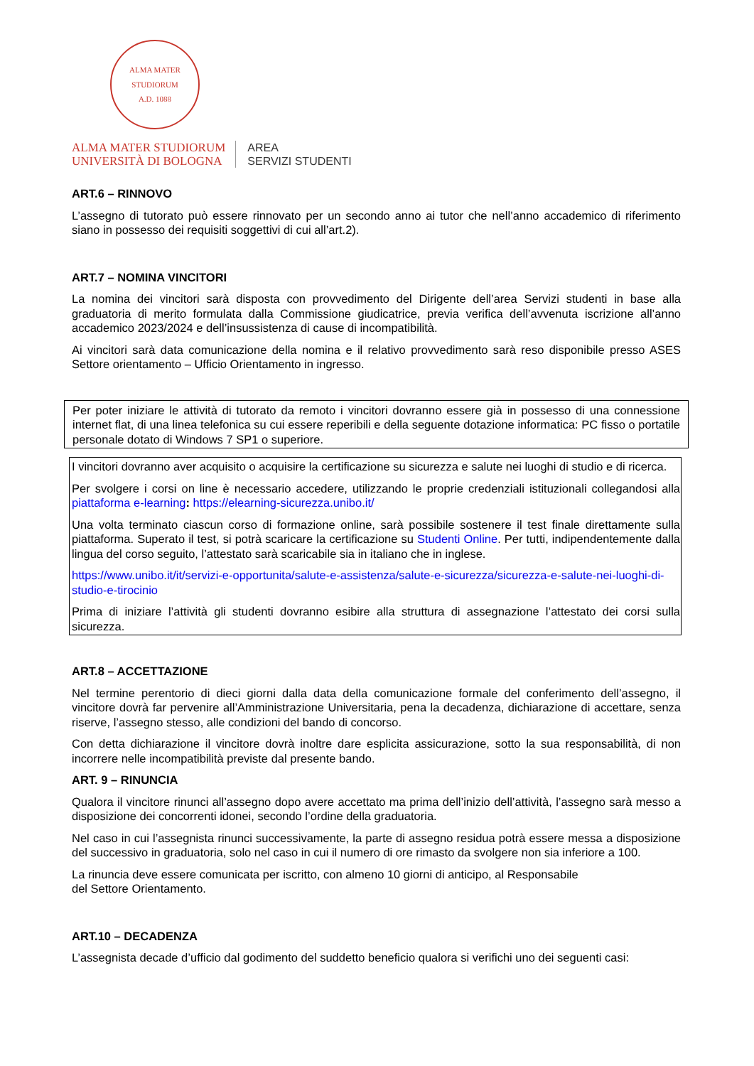ALMA MATER STUDIORUM
A.D. 1088
ALMA MATER STUDIORUM
UNIVERSITÀ DI BOLOGNA
AREA
SERVIZI STUDENTI
ART.6 – RINNOVO
L’assegno di tutorato può essere rinnovato per un secondo anno ai tutor che nell’anno accademico di riferimento siano in possesso dei requisiti soggettivi di cui all’art.2).
ART.7 – NOMINA VINCITORI
La nomina dei vincitori sarà disposta con provvedimento del Dirigente dell’area Servizi studenti in base alla graduatoria di merito formulata dalla Commissione giudicatrice, previa verifica dell’avvenuta iscrizione all’anno accademico 2023/2024 e dell’insussistenza di cause di incompatibilità.
Ai vincitori sarà data comunicazione della nomina e il relativo provvedimento sarà reso disponibile presso ASES Settore orientamento – Ufficio Orientamento in ingresso.
Per poter iniziare le attività di tutorato da remoto i vincitori dovranno essere già in possesso di una connessione internet flat, di una linea telefonica su cui essere reperibili e della seguente dotazione informatica: PC fisso o portatile personale dotato di Windows 7 SP1 o superiore.
I vincitori dovranno aver acquisito o acquisire la certificazione su sicurezza e salute nei luoghi di studio e di ricerca.
Per svolgere i corsi on line è necessario accedere, utilizzando le proprie credenziali istituzionali collegandosi alla piattaforma e-learning: https://elearning-sicurezza.unibo.it/
Una volta terminato ciascun corso di formazione online, sarà possibile sostenere il test finale direttamente sulla piattaforma. Superato il test, si potrà scaricare la certificazione su Studenti Online. Per tutti, indipendentemente dalla lingua del corso seguito, l’attestato sarà scaricabile sia in italiano che in inglese.
https://www.unibo.it/it/servizi-e-opportunita/salute-e-assistenza/salute-e-sicurezza/sicurezza-e-salute-nei-luoghi-di-studio-e-tirocinio
Prima di iniziare l’attività gli studenti dovranno esibire alla struttura di assegnazione l’attestato dei corsi sulla sicurezza.
ART.8 – ACCETTAZIONE
Nel termine perentorio di dieci giorni dalla data della comunicazione formale del conferimento dell’assegno, il vincitore dovrà far pervenire all’Amministrazione Universitaria, pena la decadenza, dichiarazione di accettare, senza riserve, l’assegno stesso, alle condizioni del bando di concorso.
Con detta dichiarazione il vincitore dovrà inoltre dare esplicita assicurazione, sotto la sua responsabilità, di non incorrere nelle incompatibilità previste dal presente bando.
ART. 9 – RINUNCIA
Qualora il vincitore rinunci all’assegno dopo avere accettato ma prima dell’inizio dell’attività, l’assegno sarà messo a disposizione dei concorrenti idonei, secondo l’ordine della graduatoria.
Nel caso in cui l’assegnista rinunci successivamente, la parte di assegno residua potrà essere messa a disposizione del successivo in graduatoria, solo nel caso in cui il numero di ore rimasto da svolgere non sia inferiore a 100.
La rinuncia deve essere comunicata per iscritto, con almeno 10 giorni di anticipo, al Responsabile
del Settore Orientamento.
ART.10 – DECADENZA
L’assegnista decade d’ufficio dal godimento del suddetto beneficio qualora si verifichi uno dei seguenti casi: